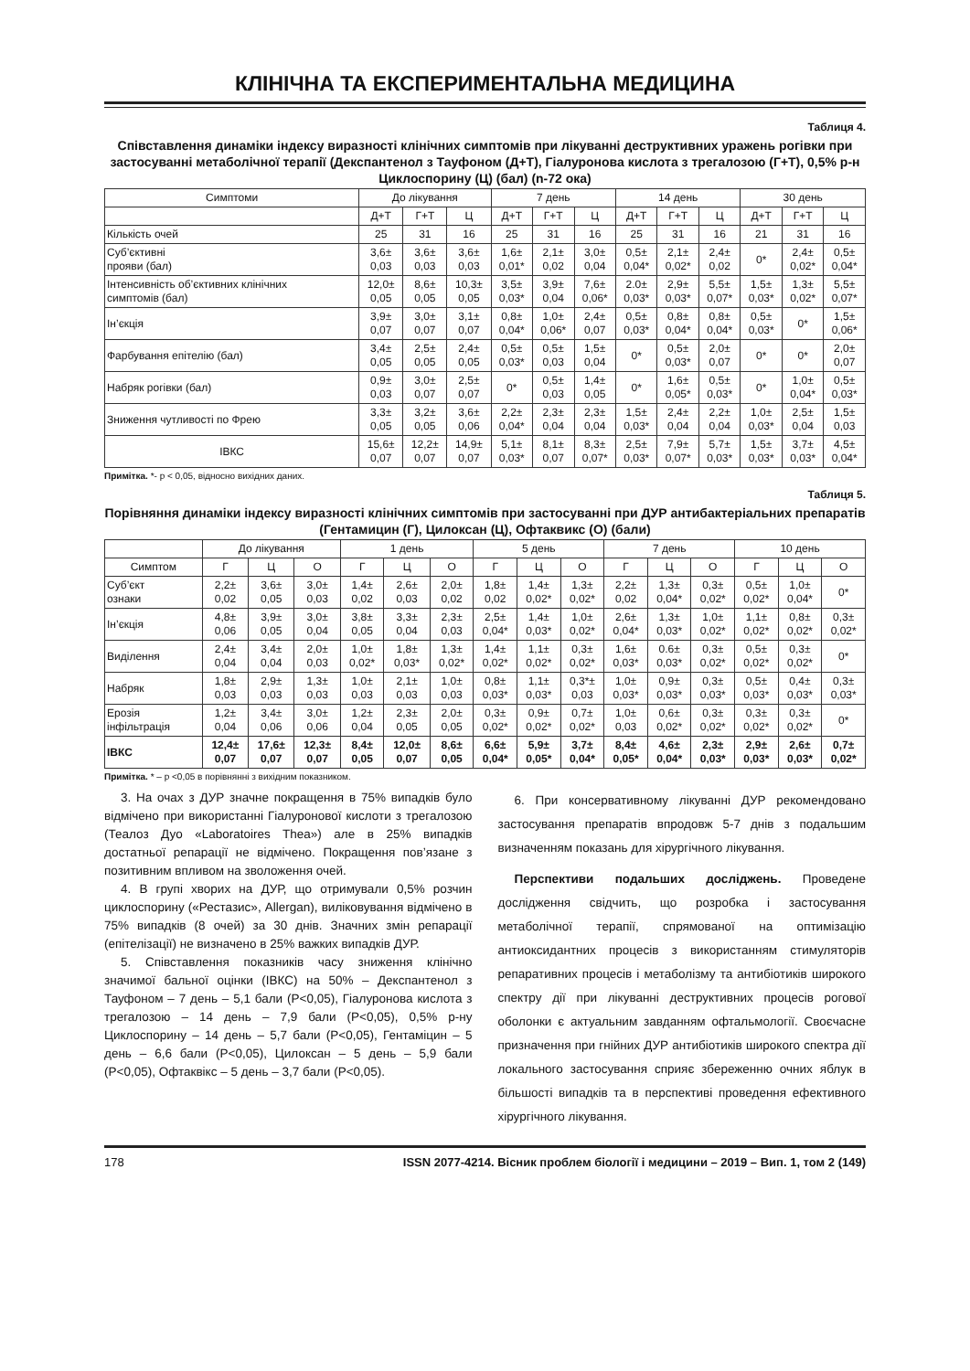КЛІНІЧНА ТА ЕКСПЕРИМЕНТАЛЬНА МЕДИЦИНА
Таблиця 4.
Співставлення динаміки індексу виразності клінічних симптомів при лікуванні деструктивних уражень рогівки при застосуванні метаболічної терапії (Декспантенол з Тауфоном (Д+Т), Гіалуронова кислота з трегалозою (Г+Т), 0,5% р-н Циклоспорину (Ц) (бал) (n-72 ока)
| Симптоми | До лікування | | | 7 день | | | 14 день | | | 30 день | | |
| --- | --- | --- | --- | --- | --- | --- | --- | --- | --- | --- | --- | --- |
| | Д+Т | Г+Т | Ц | Д+Т | Г+Т | Ц | Д+Т | Г+Т | Ц | Д+Т | Г+Т | Ц |
| Кількість очей | 25 | 31 | 16 | 25 | 31 | 16 | 25 | 31 | 16 | 21 | 31 | 16 |
| Суб’єктивні прояви (бал) | 3,6± 0,03 | 3,6± 0,03 | 3,6± 0,03 | 1,6± 0,01* | 2,1± 0,02 | 3,0± 0,04 | 0,5± 0,04* | 2,1± 0,02* | 2,4± 0,02 | 0* | 2,4± 0,02* | 0,5± 0,04* |
| Інтенсивність об’єктивних клінічних симптомів (бал) | 12,0± 0,05 | 8,6± 0,05 | 10,3± 0,05 | 3,5± 0,03* | 3,9± 0,04 | 7,6± 0,06* | 2.0± 0,03* | 2,9± 0,03* | 5,5± 0,07* | 1,5± 0,03* | 1,3± 0,02* | 5,5± 0,07* |
| Ін’єкція | 3,9± 0,07 | 3,0± 0,07 | 3,1± 0,07 | 0,8± 0,04* | 1,0± 0,06* | 2,4± 0,07 | 0,5± 0,03* | 0,8± 0,04* | 0,8± 0,04* | 0,5± 0,03* | 0* | 1,5± 0,06* |
| Фарбування епітелію (бал) | 3,4± 0,05 | 2,5± 0,05 | 2,4± 0,05 | 0,5± 0,03* | 0,5± 0,03 | 1,5± 0,04 | 0* | 0,5± 0,03* | 2,0± 0,07 | 0* | 0* | 2,0± 0,07 |
| Набряк рогівки (бал) | 0,9± 0,03 | 3,0± 0,07 | 2,5± 0,07 | 0* | 0,5± 0,03 | 1,4± 0,05 | 0* | 1,6± 0,05* | 0,5± 0,03* | 0* | 1,0± 0,04* | 0,5± 0,03* |
| Зниження чутливості по Фрею | 3,3± 0,05 | 3,2± 0,05 | 3,6± 0,06 | 2,2± 0,04* | 2,3± 0,04 | 2,3± 0,04 | 1,5± 0,03* | 2,4± 0,04 | 2,2± 0,04 | 1,0± 0,03* | 2,5± 0,04 | 1,5± 0,03 |
| ІВКС | 15,6± 0,07 | 12,2± 0,07 | 14,9± 0,07 | 5,1± 0,03* | 8,1± 0,07 | 8,3± 0,07* | 2,5± 0,03* | 7,9± 0,07* | 5,7± 0,03* | 1,5± 0,03* | 3,7± 0,03* | 4,5± 0,04* |
Примітка. *- р < 0,05, відносно вихідних даних.
Таблиця 5.
Порівняння динаміки індексу виразності клінічних симптомів при застосуванні при ДУР антибактеріальних препаратів (Гентамицин (Г), Цилоксан (Ц), Офтаквикс (О) (бали)
| | До лікування | | | 1 день | | | 5 день | | | 7 день | | | 10 день | | |
| --- | --- | --- | --- | --- | --- | --- | --- | --- | --- | --- | --- | --- | --- | --- | --- |
| Симптом | Г | Ц | О | Г | Ц | О | Г | Ц | О | Г | Ц | О | Г | Ц | О |
| Суб’єкт ознаки | 2,2± 0,02 | 3,6± 0,05 | 3,0± 0,03 | 1,4± 0,02 | 2,6± 0,03 | 2,0± 0,02 | 1,8± 0,02 | 1,4± 0,02* | 1,3± 0,02* | 2,2± 0,02 | 1,3± 0,04* | 0,3± 0,02* | 0,5± 0,02* | 1,0± 0,04* | 0* |
| Ін’єкція | 4,8± 0,06 | 3,9± 0,05 | 3,0± 0,04 | 3,8± 0,05 | 3,3± 0,04 | 2,3± 0,03 | 2,5± 0,04* | 1,4± 0,03* | 1,0± 0,02* | 2,6± 0,04* | 1,3± 0,03* | 1,0± 0,02* | 1,1± 0,02* | 0,8± 0,02* | 0,3± 0,02* |
| Виділення | 2,4± 0,04 | 3,4± 0,04 | 2,0± 0,03 | 1,0± 0,02* | 1,8± 0,03* | 1,3± 0,02* | 1,4± 0,02* | 1,1± 0,02* | 0,3± 0,02* | 1,6± 0,03* | 0.6± 0,03* | 0,3± 0,02* | 0,5± 0,02* | 0,3± 0,02* | 0* |
| Набряк | 1,8± 0,03 | 2,9± 0,03 | 1,3± 0,03 | 1,0± 0,03 | 2,1± 0,03 | 1,0± 0,03 | 0,8± 0,03* | 1,1± 0,03* | 0,3*± 0,03 | 1,0± 0,03* | 0,9± 0,03* | 0,3± 0,03* | 0,5± 0,03* | 0,4± 0,03* | 0,3± 0,03* |
| Ерозія інфільтрація | 1,2± 0,04 | 3,4± 0,06 | 3,0± 0,06 | 1,2± 0,04 | 2,3± 0,05 | 2,0± 0,05 | 0,3± 0,02* | 0,9± 0,02* | 0,7± 0,02* | 1,0± 0,03 | 0,6± 0,02* | 0,3± 0,02* | 0,3± 0,02* | 0,3± 0,02* | 0* |
| ІВКС | 12,4± 0,07 | 17,6± 0,07 | 12,3± 0,07 | 8,4± 0,05 | 12,0± 0,07 | 8,6± 0,05 | 6,6± 0,04* | 5,9± 0,05* | 3,7± 0,04* | 8,4± 0,05* | 4,6± 0,04* | 2,3± 0,03* | 2,9± 0,03* | 2,6± 0,03* | 0,7± 0,02* |
Примітка. * – р <0,05 в порівнянні з вихідним показником.
3. На очах з ДУР значне покращення в 75% випадків було відмічено при використанні Гіалуронової кислоти з трегалозою (Теалоз Дуо «Laboratoires Thea») але в 25% випадків достатньої репарації не відмічено. Покращення пов’язане з позитивним впливом на зволоження очей.
4. В групі хворих на ДУР, що отримували 0,5% розчин циклоспорину («Рестазис», Allergan), виліковування відмічено в 75% випадків (8 очей) за 30 днів. Значних змін репарації (епітелізації) не визначено в 25% важких випадків ДУР.
5. Співставлення показників часу зниження клінічно значимої бальної оцінки (ІВКС) на 50% – Декспантенол з Тауфоном – 7 день – 5,1 бали (Р<0,05), Гіалуронова кислота з трегалозою – 14 день – 7,9 бали (Р<0,05), 0,5% р-ну Циклоспорину – 14 день – 5,7 бали (Р<0,05), Гентаміцин – 5 день – 6,6 бали (Р<0,05), Цилоксан – 5 день – 5,9 бали (Р<0,05), Офтаквікс – 5 день – 3,7 бали (Р<0,05).
6. При консервативному лікуванні ДУР рекомендовано застосування препаратів впродовж 5-7 днів з подальшим визначенням показань для хірургічного лікування.
Перспективи подальших досліджень. Проведене дослідження свідчить, що розробка і застосування метаболічної терапії, спрямованої на оптимізацію антиоксидантних процесів з використанням стимуляторів репаративних процесів і метаболізму та антибіотиків широкого спектру дії при лікуванні деструктивних процесів рогової оболонки є актуальним завданням офтальмології. Своєчасне призначення при гнійних ДУР антибіотиків широкого спектра дії локального застосування сприяє збереженню очних яблук в більшості випадків та в перспективі проведення ефективного хірургічного лікування.
178 ISSN 2077-4214. Вісник проблем біології і медицини – 2019 – Вип. 1, том 2 (149)